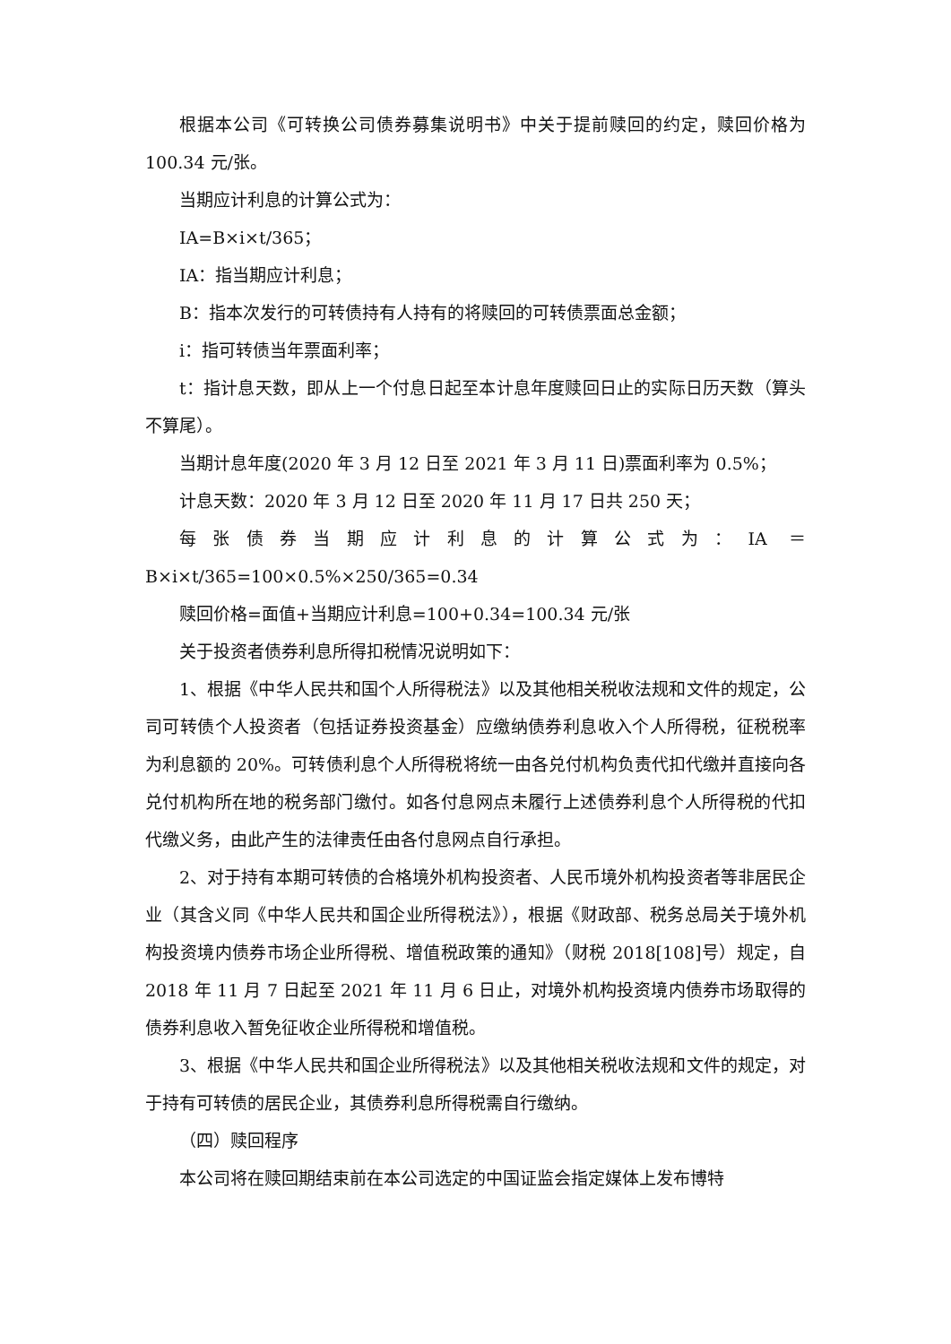根据本公司《可转换公司债券募集说明书》中关于提前赎回的约定，赎回价格为 100.34 元/张。
当期应计利息的计算公式为：
IA=B×i×t/365；
IA：指当期应计利息；
B：指本次发行的可转债持有人持有的将赎回的可转债票面总金额；
i：指可转债当年票面利率；
t：指计息天数，即从上一个付息日起至本计息年度赎回日止的实际日历天数（算头不算尾）。
当期计息年度(2020 年 3 月 12 日至 2021 年 3 月 11 日)票面利率为 0.5%；
计息天数：2020 年 3 月 12 日至 2020 年 11 月 17 日共 250 天；
每张债券当期应计利息的计算公式为：IA ＝ B×i×t/365=100×0.5%×250/365=0.34
赎回价格=面值+当期应计利息=100+0.34=100.34 元/张
关于投资者债券利息所得扣税情况说明如下：
1、根据《中华人民共和国个人所得税法》以及其他相关税收法规和文件的规定，公司可转债个人投资者（包括证券投资基金）应缴纳债券利息收入个人所得税，征税税率为利息额的 20%。可转债利息个人所得税将统一由各兑付机构负责代扣代缴并直接向各兑付机构所在地的税务部门缴付。如各付息网点未履行上述债券利息个人所得税的代扣代缴义务，由此产生的法律责任由各付息网点自行承担。
2、对于持有本期可转债的合格境外机构投资者、人民币境外机构投资者等非居民企业（其含义同《中华人民共和国企业所得税法》），根据《财政部、税务总局关于境外机构投资境内债券市场企业所得税、增值税政策的通知》（财税 2018[108]号）规定，自 2018 年 11 月 7 日起至 2021 年 11 月 6 日止，对境外机构投资境内债券市场取得的债券利息收入暂免征收企业所得税和增值税。
3、根据《中华人民共和国企业所得税法》以及其他相关税收法规和文件的规定，对于持有可转债的居民企业，其债券利息所得税需自行缴纳。
（四）赎回程序
本公司将在赎回期结束前在本公司选定的中国证监会指定媒体上发布博特